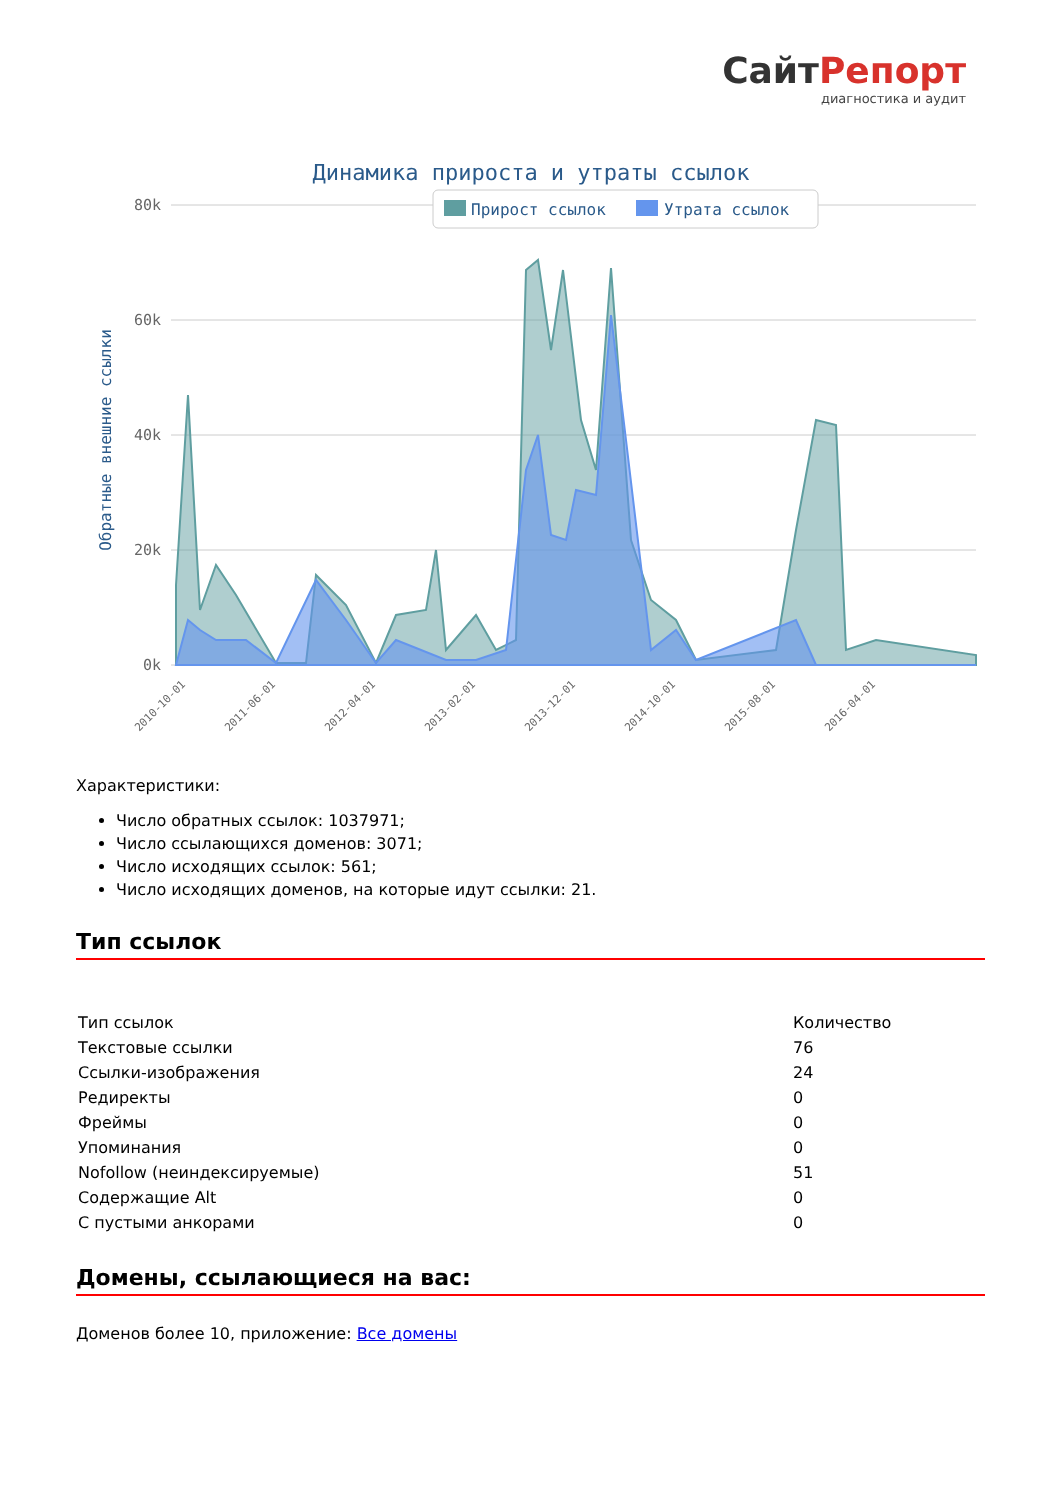СайтРепорт
диагностика и аудит
Динамика прироста и утраты ссылок
80k
60k
40k
20k
0k
Прирост ссылок
Утрата ссылок
Обратные внешние ссылки
2010-10-01
2011-06-01
2012-04-01
2013-02-01
2013-12-01
2014-10-01
2015-08-01
2016-04-01
Характеристики:
Число обратных ссылок: 1037971;
Число ссылающихся доменов: 3071;
Число исходящих ссылок: 561;
Число исходящих доменов, на которые идут ссылки: 21.
Тип ссылок
| Тип ссылок | Количество |
| Текстовые ссылки | 76 |
| Ссылки-изображения | 24 |
| Редиректы | 0 |
| Фреймы | 0 |
| Упоминания | 0 |
| Nofollow (неиндексируемые) | 51 |
| Содержащие Alt | 0 |
| С пустыми анкорами | 0 |
Домены, ссылающиеся на вас:
Доменов более 10, приложение: Все домены